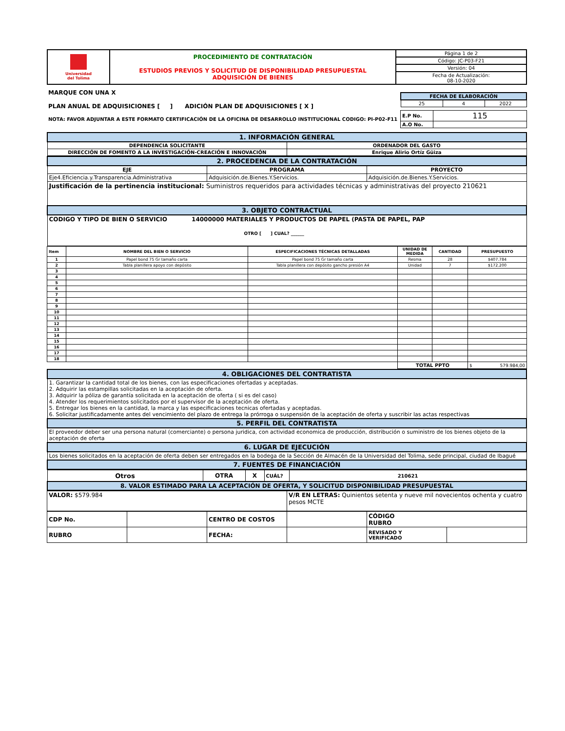| Universidad del Tolima | PROCEDIMIENTO DE CONTRATACIÓN ESTUDIOS PREVIOS Y SOLICITUD DE DISPONIBILIDAD PRESUPUESTAL ADQUISICIÓN DE BIENES | Página 1 de 2 |
| | | Código: JC-P03-F21 |
| | | Versión: 04 |
| | | Fecha de Actualización: 08-10-2020 |
| MARQUE CON UNA X PLAN ANUAL DE ADQUISICIONES [ ] ADICIÓN PLAN DE ADQUISICIONES [ X ] | / FECHA DE ELABORACIÓN / / / / 25 / 4 / 2022 / |
| NOTA: FAVOR ADJUNTAR A ESTE FORMATO CERTIFICACIÓN DE LA OFICINA DE DESARROLLO INSTITUCIONAL CODIGO: PI-P02-F11 | / E.P No. / 115 / / A.O No. / / |
| 1. INFORMACIÓN GENERAL | |
| DEPENDENCIA SOLICITANTE | ORDENADOR DEL GASTO |
| DIRECCIÓN DE FOMENTO A LA INVESTIGACIÓN-CREACIÓN E INNOVACIÓN | Enrique Alirio Ortíz Güiza |
| 2. PROCEDENCIA DE LA CONTRATACIÓN | | |
| EJE | PROGRAMA | PROYECTO |
| Eje4.Eficiencia.y.Transparencia.Administrativa | Adquisición.de.Bienes.Y.Servicios. | Adquisición.de.Bienes.Y.Servicios. |
| Justificación de la pertinencia institucional: Suministros requeridos para actividades técnicas y administrativas del proyecto 210621 | | |
| 3. OBJETO CONTRACTUAL | | |
| CODIGO Y TIPO DE BIEN O SERVICIO 14000000 MATERIALES Y PRODUCTOS DE PAPEL (PASTA DE PAPEL, PAP OTRO [ ] CUAL? ______ | | |
| Item | NOMBRE DEL BIEN O SERVICIO | ESPECIFICACIONES TÉCNICAS DETALLADAS | UNIDAD DE MEDIDA | CANTIDAD | PRESUPUESTO |
| 1 | Papel bond 75 Gr tamaño carta | Papel bond 75 Gr tamaño carta | Resma | 28 | $407.784 |
| 2 | Tabla planillera apoyo con depósito | Tabla planillera con depósito gancho presión A4 | Unidad | 7 | $172.200 |
| 3 | | | | | |
| 4 | | | | | |
| 5 | | | | | |
| 6 | | | | | |
| 7 | | | | | |
| 8 | | | | | |
| 9 | | | | | |
| 10 | | | | | |
| 11 | | | | | |
| 12 | | | | | |
| 13 | | | | | |
| 14 | | | | | |
| 15 | | | | | |
| 16 | | | | | |
| 17 | | | | | |
| 18 | | | | | |
| | | | TOTAL PPTO | | $ 579.984,00 |
| 4. OBLIGACIONES DEL CONTRATISTA |
| 1. Garantizar la cantidad total de los bienes, con las especificaciones ofertadas y aceptadas. 2. Adquirir las estampillas solicitadas en la aceptación de oferta. 3. Adquirir la póliza de garantía solicitada en la aceptación de oferta ( si es del caso) 4. Atender los requerimientos solicitados por el supervisor de la aceptación de oferta. 5. Entregar los bienes en la cantidad, la marca y las especificaciones tecnicas ofertadas y aceptadas. 6. Solicitar justificadamente antes del vencimiento del plazo de entrega la prórroga o suspensión de la aceptación de oferta y suscribir las actas respectivas |
| 5. PERFIL DEL CONTRATISTA |
| El proveedor deber ser una persona natural (comerciante) o persona juridica, con actividad economica de producción, distribución o suministro de los bienes objeto de la aceptación de oferta |
| 6. LUGAR DE EJECUCIÓN |
| Los bienes solicitados en la aceptación de oferta deben ser entregados en la bodega de la Sección de Almacén de la Universidad del Tolima, sede principal, ciudad de Ibagué |
| 7. FUENTES DE FINANCIACIÓN |
| Otros | OTRA | X | CUÁL? | 210621 |
| 8. VALOR ESTIMADO PARA LA ACEPTACIÓN DE OFERTA, Y SOLICITUD DISPONIBILIDAD PRESUPUESTAL | | | | |
| VALOR: $579.984 | V/R EN LETRAS: Quinientos setenta y nueve mil novecientos ochenta y cuatro pesos MCTE |
| CDP No. | | CENTRO DE COSTOS | | CÓDIGO RUBRO | |
| RUBRO | | FECHA: | | REVISADO Y VERIFICADO | |